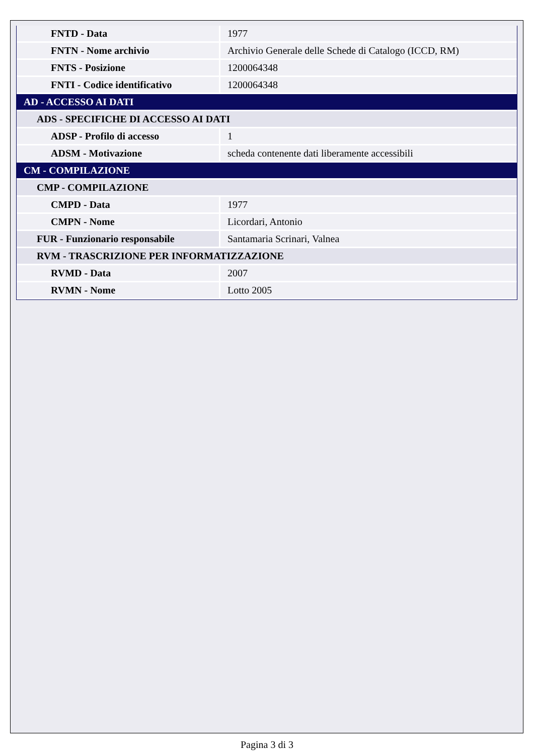| FNTD - Data | 1977 |
| FNTN - Nome archivio | Archivio Generale delle Schede di Catalogo (ICCD, RM) |
| FNTS - Posizione | 1200064348 |
| FNTI - Codice identificativo | 1200064348 |
| AD - ACCESSO AI DATI | |
| ADS - SPECIFICHE DI ACCESSO AI DATI | |
| ADSP - Profilo di accesso | 1 |
| ADSM - Motivazione | scheda contenente dati liberamente accessibili |
| CM - COMPILAZIONE | |
| CMP - COMPILAZIONE | |
| CMPD - Data | 1977 |
| CMPN - Nome | Licordari, Antonio |
| FUR - Funzionario responsabile | Santamaria Scrinari, Valnea |
| RVM - TRASCRIZIONE PER INFORMATIZZAZIONE | |
| RVMD - Data | 2007 |
| RVMN - Nome | Lotto 2005 |
Pagina 3 di 3